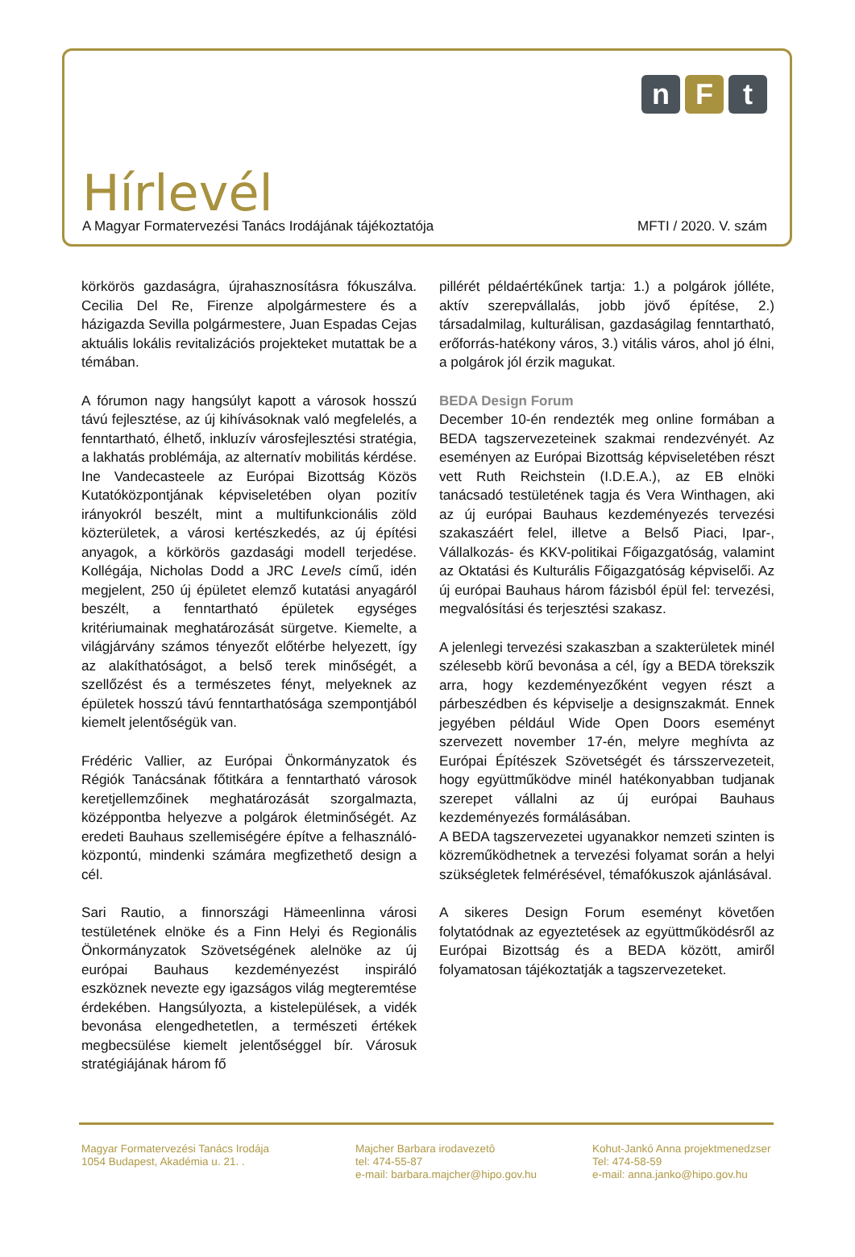n F t
Hírlevél
A Magyar Formatervezési Tanács Irodájának tájékoztatója MFTI / 2020. V. szám
körkörös gazdaságra, újrahasznosításra fókuszálva. Cecilia Del Re, Firenze alpolgármestere és a házigazda Sevilla polgármestere, Juan Espadas Cejas aktuális lokális revitalizációs projekteket mutattak be a témában.
A fórumon nagy hangsúlyt kapott a városok hosszú távú fejlesztése, az új kihívásoknak való megfelelés, a fenntartható, élhető, inkluzív városfejlesztési stratégia, a lakhatás problémája, az alternatív mobilitás kérdése. Ine Vandecasteele az Európai Bizottság Közös Kutatóközpontjának képviseletében olyan pozitív irányokról beszélt, mint a multifunkcionális zöld közterületek, a városi kertészkedés, az új építési anyagok, a körkörös gazdasági modell terjedése. Kollégája, Nicholas Dodd a JRC Levels című, idén megjelent, 250 új épületet elemző kutatási anyagáról beszélt, a fenntartható épületek egységes kritériumainak meghatározását sürgetve. Kiemelte, a világjárvány számos tényezőt előtérbe helyezett, így az alakíthatóságot, a belső terek minőségét, a szellőzést és a természetes fényt, melyeknek az épületek hosszú távú fenntarthatósága szempontjából kiemelt jelentőségük van.
Frédéric Vallier, az Európai Önkormányzatok és Régiók Tanácsának főtitkára a fenntartható városok keretjellemzőinek meghatározását szorgalmazta, középpontba helyezve a polgárok életminőségét. Az eredeti Bauhaus szellemiségére építve a felhasználó-központú, mindenki számára megfizethető design a cél.
Sari Rautio, a finnországi Hämeenlinna városi testületének elnöke és a Finn Helyi és Regionális Önkormányzatok Szövetségének alelnöke az új európai Bauhaus kezdeményezést inspiráló eszköznek nevezte egy igazságos világ megteremtése érdekében. Hangsúlyozta, a kistelepülések, a vidék bevonása elengedhetetlen, a természeti értékek megbecsülése kiemelt jelentőséggel bír. Városuk stratégiájának három fő
pillérét példaértékűnek tartja: 1.) a polgárok jólléte, aktív szerepvállalás, jobb jövő építése, 2.) társadalmilag, kulturálisan, gazdaságilag fenntartható, erőforrás-hatékony város, 3.) vitális város, ahol jó élni, a polgárok jól érzik magukat.
BEDA Design Forum
December 10-én rendezték meg online formában a BEDA tagszervezeteinek szakmai rendezvényét. Az eseményen az Európai Bizottság képviseletében részt vett Ruth Reichstein (I.D.E.A.), az EB elnöki tanácsadó testületének tagja és Vera Winthagen, aki az új európai Bauhaus kezdeményezés tervezési szakaszáért felel, illetve a Belső Piaci, Ipar-, Vállalkozás- és KKV-politikai Főigazgatóság, valamint az Oktatási és Kulturális Főigazgatóság képviselői. Az új európai Bauhaus három fázisból épül fel: tervezési, megvalósítási és terjesztési szakasz.
A jelenlegi tervezési szakaszban a szakterületek minél szélesebb körű bevonása a cél, így a BEDA törekszik arra, hogy kezdeményezőként vegyen részt a párbeszédben és képviselje a designszakmát. Ennek jegyében például Wide Open Doors eseményt szervezett november 17-én, melyre meghívta az Európai Építészek Szövetségét és társszervezeteit, hogy együttműködve minél hatékonyabban tudjanak szerepet vállalni az új európai Bauhaus kezdeményezés formálásában.
A BEDA tagszervezetei ugyanakkor nemzeti szinten is közreműködhetnek a tervezési folyamat során a helyi szükségletek felmérésével, témafókuszok ajánlásával.
A sikeres Design Forum eseményt követően folytatódnak az egyeztetések az együttműködésről az Európai Bizottság és a BEDA között, amiről folyamatosan tájékoztatják a tagszervezeteket.
Magyar Formatervezési Tanács Irodája
1054 Budapest, Akadémia u. 21. .
Majcher Barbara irodavezetô
tel: 474-55-87
e-mail: barbara.majcher@hipo.gov.hu
Kohut-Jankó Anna projektmenedzser
Tel: 474-58-59
e-mail: anna.janko@hipo.gov.hu